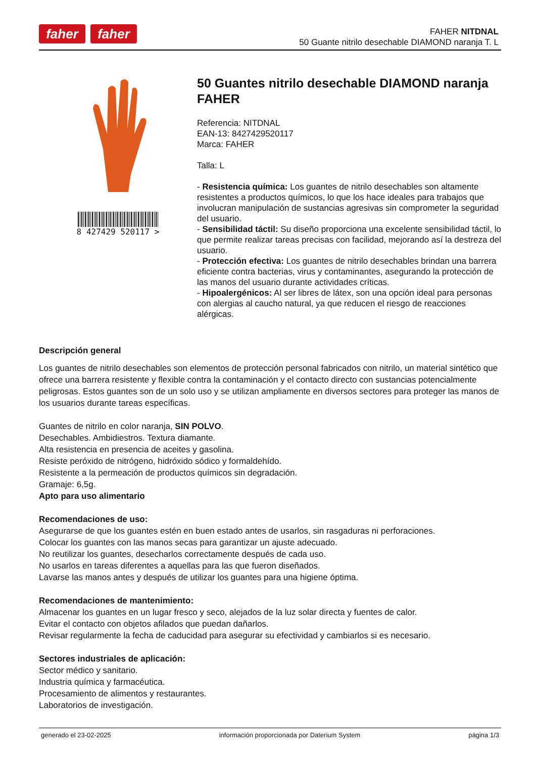faher faher
FAHER NITDNAL
50 Guante nitrilo desechable DIAMOND naranja T. L
8 427429 520117 >
50 Guantes nitrilo desechable DIAMOND naranja FAHER
Referencia: NITDNAL
EAN-13: 8427429520117
Marca: FAHER
Talla: L
- Resistencia química: Los guantes de nitrilo desechables son altamente resistentes a productos químicos, lo que los hace ideales para trabajos que involucran manipulación de sustancias agresivas sin comprometer la seguridad del usuario.
- Sensibilidad táctil: Su diseño proporciona una excelente sensibilidad táctil, lo que permite realizar tareas precisas con facilidad, mejorando así la destreza del usuario.
- Protección efectiva: Los guantes de nitrilo desechables brindan una barrera eficiente contra bacterias, virus y contaminantes, asegurando la protección de las manos del usuario durante actividades críticas.
- Hipoalergénicos: Al ser libres de látex, son una opción ideal para personas con alergias al caucho natural, ya que reducen el riesgo de reacciones alérgicas.
Descripción general
Los guantes de nitrilo desechables son elementos de protección personal fabricados con nitrilo, un material sintético que ofrece una barrera resistente y flexible contra la contaminación y el contacto directo con sustancias potencialmente peligrosas. Estos guantes son de un solo uso y se utilizan ampliamente en diversos sectores para proteger las manos de los usuarios durante tareas específicas.
Guantes de nitrilo en color naranja, SIN POLVO.
Desechables. Ambidiestros. Textura diamante.
Alta resistencia en presencia de aceites y gasolina.
Resiste peróxido de nitrógeno, hidróxido sódico y formaldehído.
Resistente a la permeación de productos químicos sin degradación.
Gramaje: 6,5g.
Apto para uso alimentario
Recomendaciones de uso:
Asegurarse de que los guantes estén en buen estado antes de usarlos, sin rasgaduras ni perforaciones.
Colocar los guantes con las manos secas para garantizar un ajuste adecuado.
No reutilizar los guantes, desecharlos correctamente después de cada uso.
No usarlos en tareas diferentes a aquellas para las que fueron diseñados.
Lavarse las manos antes y después de utilizar los guantes para una higiene óptima.
Recomendaciones de mantenimiento:
Almacenar los guantes en un lugar fresco y seco, alejados de la luz solar directa y fuentes de calor.
Evitar el contacto con objetos afilados que puedan dañarlos.
Revisar regularmente la fecha de caducidad para asegurar su efectividad y cambiarlos si es necesario.
Sectores industriales de aplicación:
Sector médico y sanitario.
Industria química y farmacéutica.
Procesamiento de alimentos y restaurantes.
Laboratorios de investigación.
generado el 23-02-2025 información proporcionada por Daterium System página 1/3